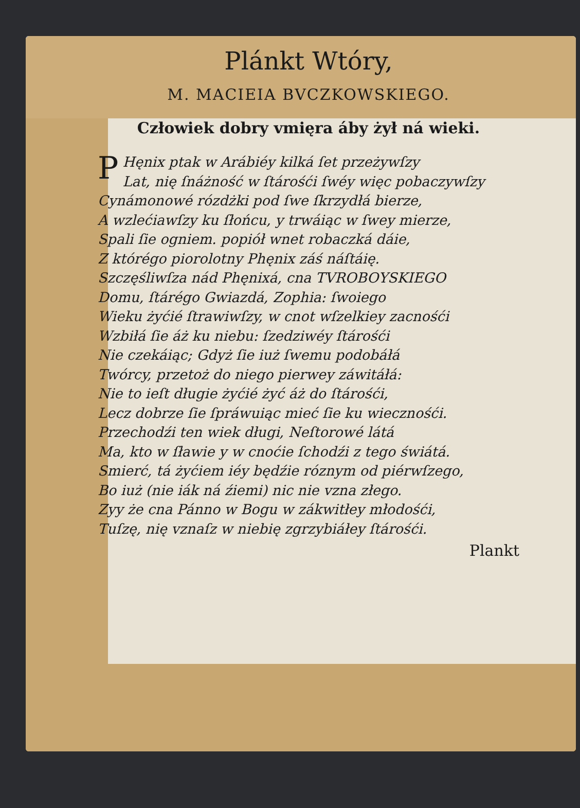Plánkt Wtóry,
M. MACIEIA BVCZKOWSKIEGO.
Człowiek dobry vmięra áby żył ná wieki.
PHęnix ptak w Arábiéy kilká ſet przeżywſzy
Lat, nię ſnáżność w ſtárośći ſwéy więc pobaczywſzy
Cynámonowé rózdżki pod ſwe ſkrzydłá bierze,
A wzlećiawſzy ku ſłońcu, y trwáiąc w ſwey mierze,
Spali ſie ogniem. popiół wnet robaczká dáie,
Z którégo piorolotny Phęnix záś náſtáię.
Szczęśliwſza nád Phęnixá, cna TVROBOYSKIEGO
Domu, ſtárégo Gwiazdá, Zophia: ſwoiego
Wieku żyćié ſtrawiwſzy, w cnot wſzelkiey zacnośći
Wzbiłá ſie áż ku niebu: ſzedziwéy ſtárośći
Nie czekáiąc; Gdyż ſie iuż ſwemu podobáłá
Twórcy, przetoż do niego pierwey záwitáłá:
Nie to ieſt długie żyćié żyć áż do ſtárośći,
Lecz dobrze ſie ſpráwuiąc mieć ſie ku wiecznośći.
Przechodźi ten wiek długi, Neſtorowé látá
Ma, kto w ſławie y w cnoćie ſchodźi z tego świátá.
Smierć, tá żyćiem iéy będźie róznym od piérwſzego,
Bo iuż (nie iák ná źiemi) nic nie vzna złego.
Zyy że cna Pánno w Bogu w zákwitłey młodośći,
Tuſzę, nię vznaſz w niebię zgrzybiáłey ſtárośći.
Plankt